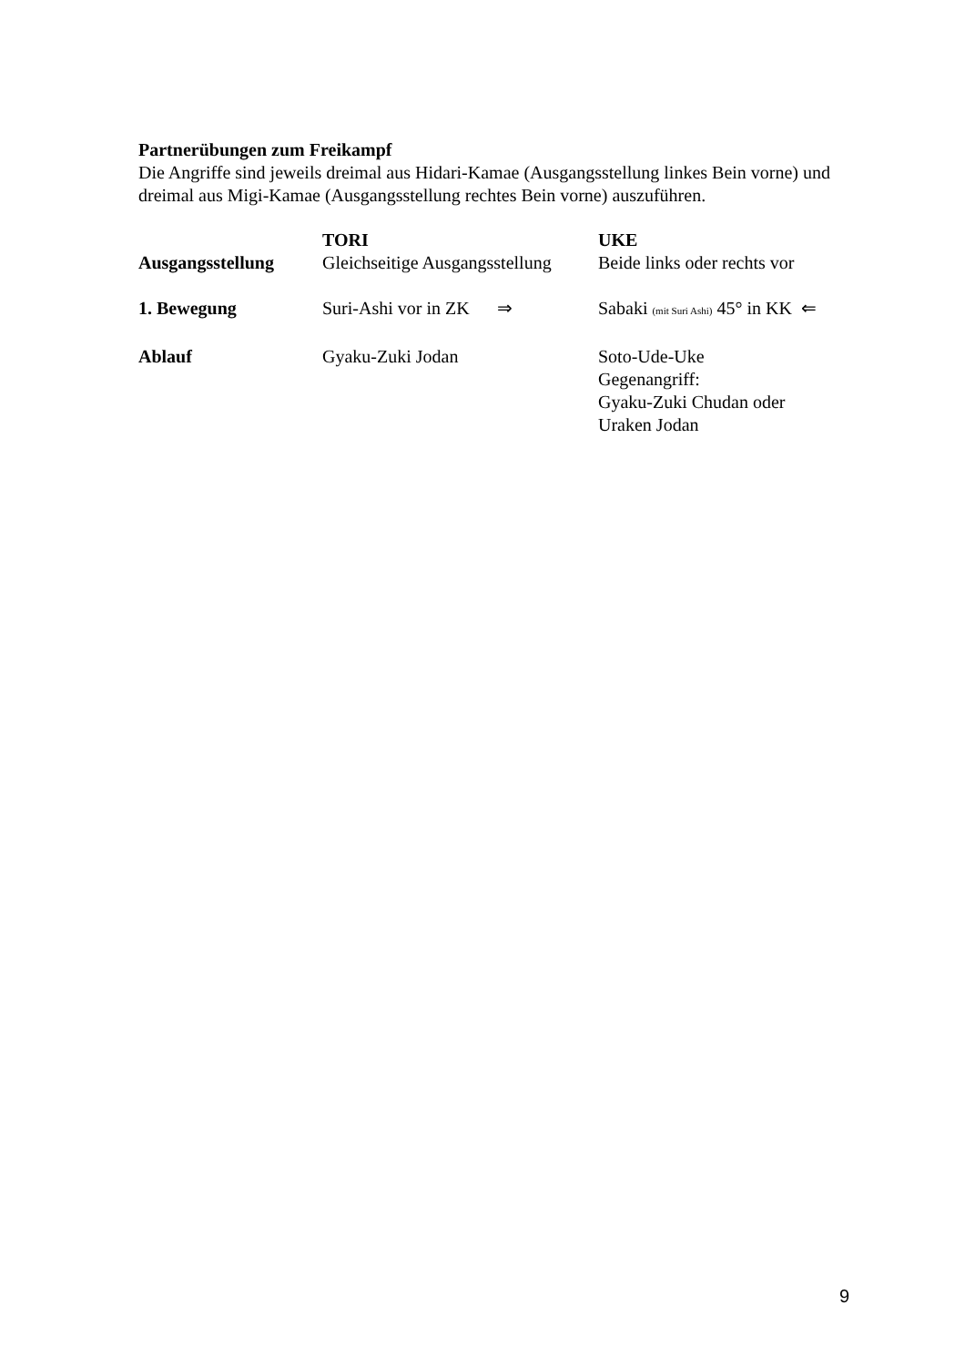Partnerübungen zum Freikampf
Die Angriffe sind jeweils dreimal aus Hidari-Kamae (Ausgangsstellung linkes Bein vorne) und dreimal aus Migi-Kamae (Ausgangsstellung rechtes Bein vorne) auszuführen.
| | TORI | UKE |
| Ausgangsstellung | Gleichseitige Ausgangsstellung | Beide links oder rechts vor |
| 1. Bewegung | Suri-Ashi vor in ZK ⇒ | Sabaki (mit Suri Ashi) 45° in KK ⇐ |
| Ablauf | Gyaku-Zuki Jodan | Soto-Ude-Uke Gegenangriff: Gyaku-Zuki Chudan oder Uraken Jodan |
9